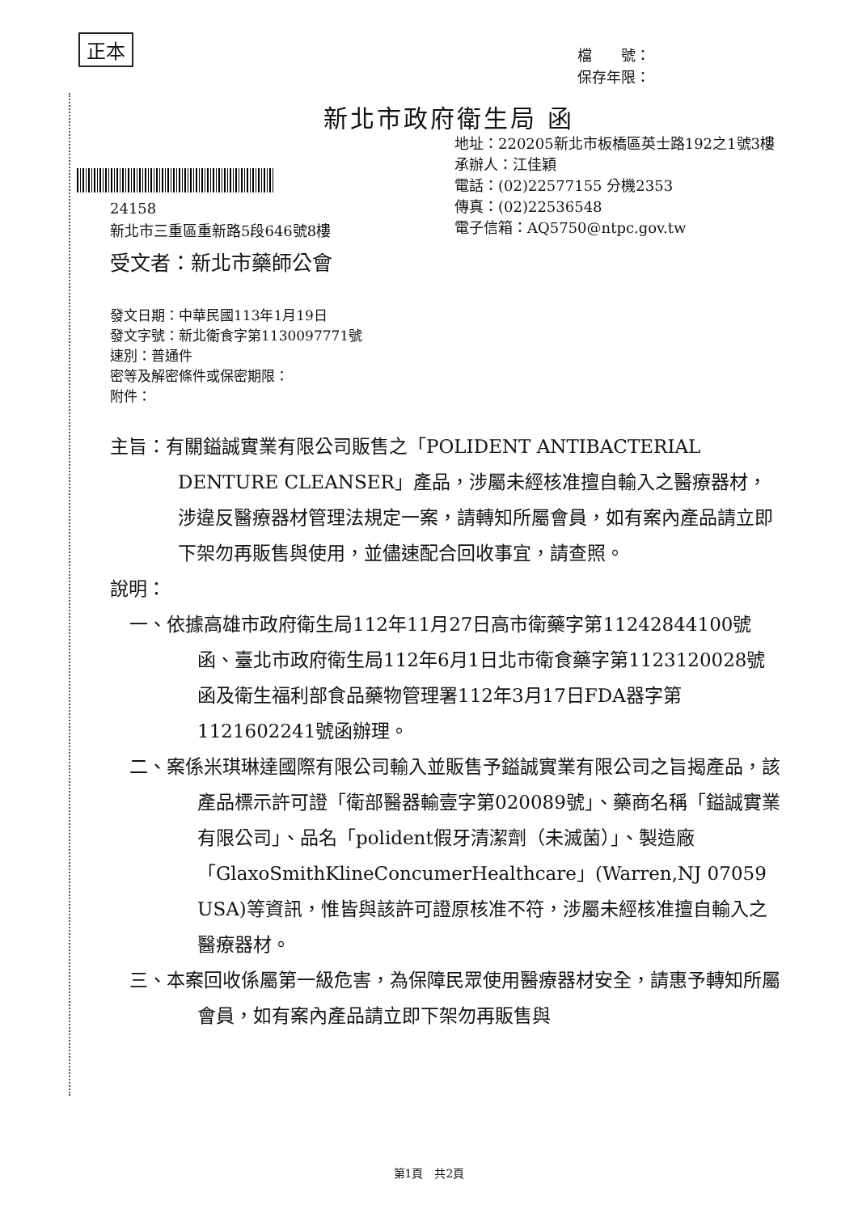正本
檔　　號：
保存年限：
新北市政府衛生局 函
地址：220205新北市板橋區英士路192之1號3樓
承辦人：江佳穎
電話：(02)22577155 分機2353
傳真：(02)22536548
電子信箱：AQ5750@ntpc.gov.tw
24158
新北市三重區重新路5段646號8樓
受文者：新北市藥師公會
發文日期：中華民國113年1月19日
發文字號：新北衛食字第1130097771號
速別：普通件
密等及解密條件或保密期限：
附件：
主旨：有關鎰誠實業有限公司販售之「POLIDENT ANTIBACTERIAL DENTURE CLEANSER」產品，涉屬未經核准擅自輸入之醫療器材，涉違反醫療器材管理法規定一案，請轉知所屬會員，如有案內產品請立即下架勿再販售與使用，並儘速配合回收事宜，請查照。
說明：
一、依據高雄市政府衛生局112年11月27日高市衛藥字第11242844100號函、臺北市政府衛生局112年6月1日北市衛食藥字第1123120028號函及衛生福利部食品藥物管理署112年3月17日FDA器字第1121602241號函辦理。
二、案係米琪琳達國際有限公司輸入並販售予鎰誠實業有限公司之旨揭產品，該產品標示許可證「衛部醫器輸壹字第020089號」、藥商名稱「鎰誠實業有限公司」、品名「polident假牙清潔劑（未滅菌）」、製造廠「GlaxoSmithKlineConcumerHealthcare」(Warren,NJ 07059 USA)等資訊，惟皆與該許可證原核准不符，涉屬未經核准擅自輸入之醫療器材。
三、本案回收係屬第一級危害，為保障民眾使用醫療器材安全，請惠予轉知所屬會員，如有案內產品請立即下架勿再販售與
第1頁　共2頁